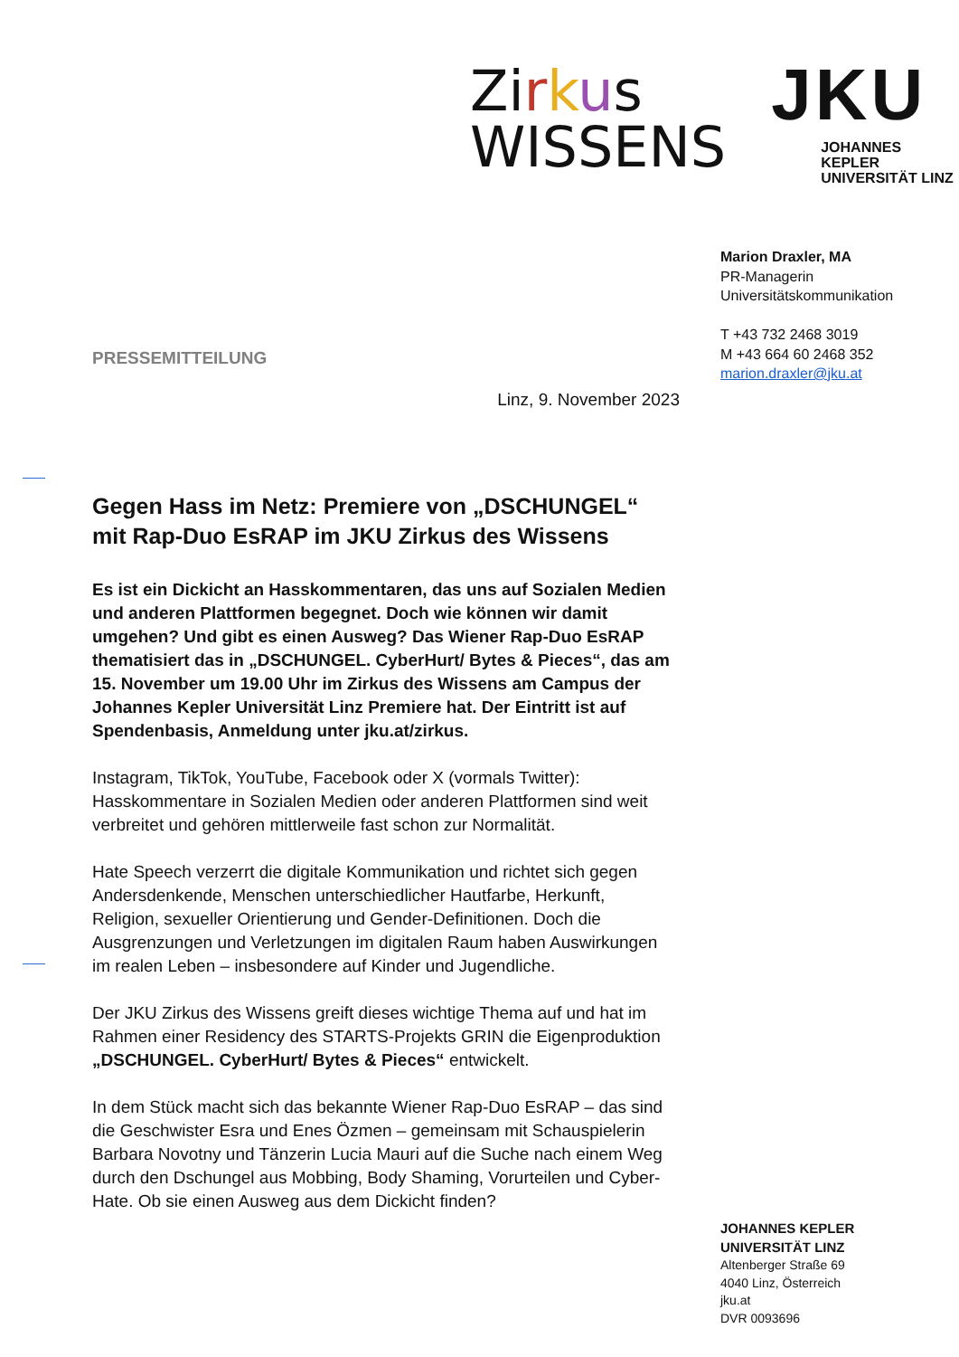Zirkus
WISSENS
JKU
JOHANNES KEPLER
UNIVERSITÄT LINZ
Marion Draxler, MA
PR-Managerin
Universitätskommunikation
T +43 732 2468 3019
M +43 664 60 2468 352
marion.draxler@jku.at
PRESSEMITTEILUNG
Linz, 9. November 2023
Gegen Hass im Netz: Premiere von „DSCHUNGEL“ mit Rap-Duo EsRAP im JKU Zirkus des Wissens
Es ist ein Dickicht an Hasskommentaren, das uns auf Sozialen Medien und anderen Plattformen begegnet. Doch wie können wir damit umgehen? Und gibt es einen Ausweg? Das Wiener Rap-Duo EsRAP thematisiert das in „DSCHUNGEL. CyberHurt/ Bytes & Pieces“, das am 15. November um 19.00 Uhr im Zirkus des Wissens am Campus der Johannes Kepler Universität Linz Premiere hat. Der Eintritt ist auf Spendenbasis, Anmeldung unter jku.at/zirkus.
Instagram, TikTok, YouTube, Facebook oder X (vormals Twitter): Hasskommentare in Sozialen Medien oder anderen Plattformen sind weit verbreitet und gehören mittlerweile fast schon zur Normalität.
Hate Speech verzerrt die digitale Kommunikation und richtet sich gegen Andersdenkende, Menschen unterschiedlicher Hautfarbe, Herkunft, Religion, sexueller Orientierung und Gender-Definitionen. Doch die Ausgrenzungen und Verletzungen im digitalen Raum haben Auswirkungen im realen Leben – insbesondere auf Kinder und Jugendliche.
Der JKU Zirkus des Wissens greift dieses wichtige Thema auf und hat im Rahmen einer Residency des STARTS-Projekts GRIN die Eigenproduktion „DSCHUNGEL. CyberHurt/ Bytes & Pieces“ entwickelt.
In dem Stück macht sich das bekannte Wiener Rap-Duo EsRAP – das sind die Geschwister Esra und Enes Özmen – gemeinsam mit Schauspielerin Barbara Novotny und Tänzerin Lucia Mauri auf die Suche nach einem Weg durch den Dschungel aus Mobbing, Body Shaming, Vorurteilen und Cyber-Hate. Ob sie einen Ausweg aus dem Dickicht finden?
JOHANNES KEPLER
UNIVERSITÄT LINZ
Altenberger Straße 69
4040 Linz, Österreich
jku.at
DVR 0093696